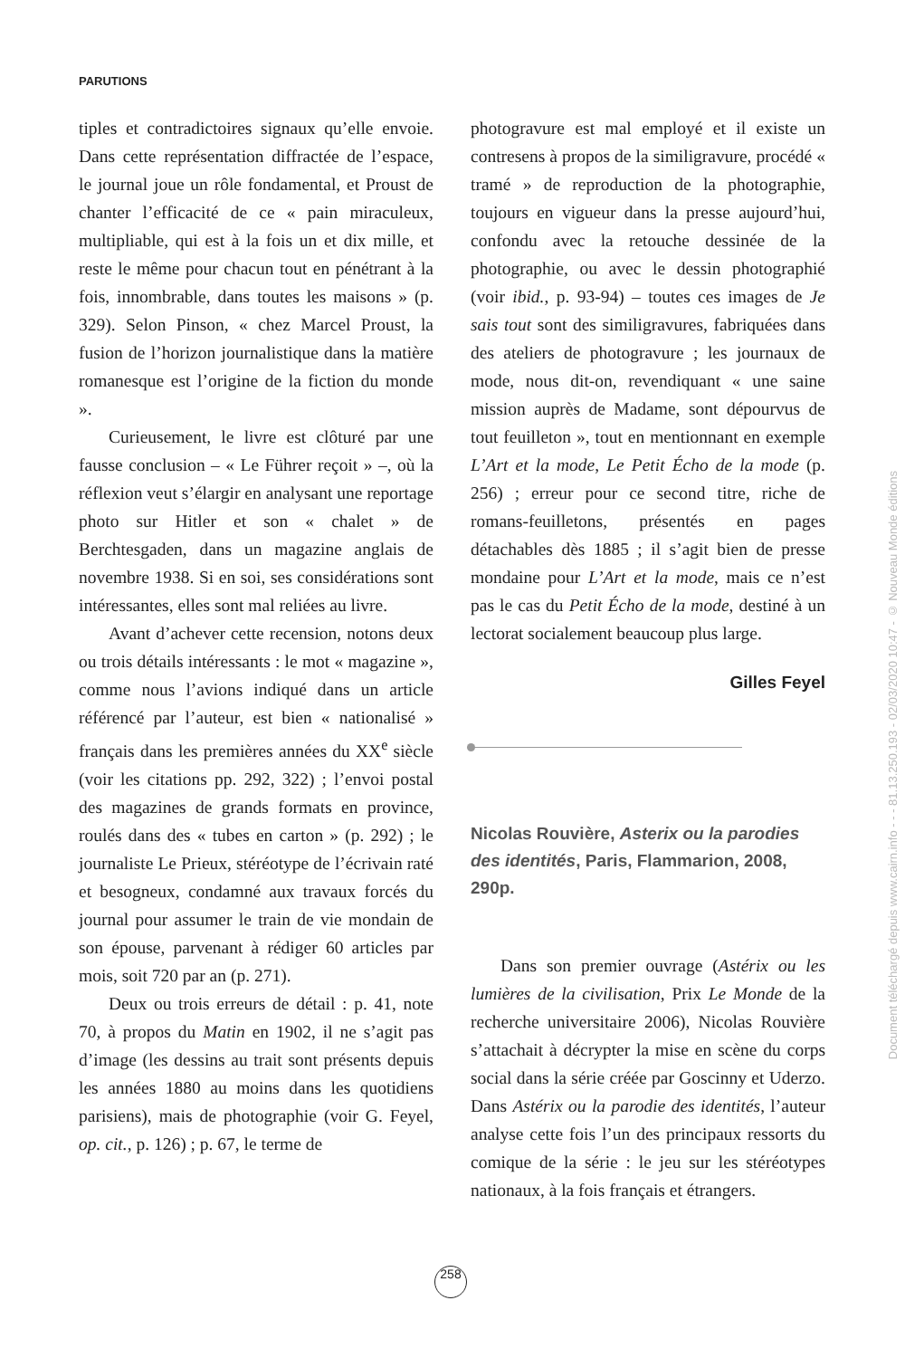PARUTIONS
tiples et contradictoires signaux qu’elle envoie. Dans cette représentation diffractée de l’espace, le journal joue un rôle fondamental, et Proust de chanter l’efficacité de ce « pain miraculeux, multipliable, qui est à la fois un et dix mille, et reste le même pour chacun tout en pénétrant à la fois, innombrable, dans toutes les maisons » (p. 329). Selon Pinson, « chez Marcel Proust, la fusion de l’horizon journalistique dans la matière romanesque est l’origine de la fiction du monde ».
Curieusement, le livre est clôturé par une fausse conclusion – « Le Führer reçoit » –, où la réflexion veut s’élargir en analysant une reportage photo sur Hitler et son « chalet » de Berchtesgaden, dans un magazine anglais de novembre 1938. Si en soi, ses considérations sont intéressantes, elles sont mal reliées au livre.
Avant d’achever cette recension, notons deux ou trois détails intéressants : le mot « magazine », comme nous l’avions indiqué dans un article référencé par l’auteur, est bien « nationalisé » français dans les premières années du XX<sup>e</sup> siècle (voir les citations pp. 292, 322) ; l’envoi postal des magazines de grands formats en province, roulés dans des « tubes en carton » (p. 292) ; le journaliste Le Prieux, stéréotype de l’écrivain raté et besogneux, condamné aux travaux forcés du journal pour assumer le train de vie mondain de son épouse, parvenant à rédiger 60 articles par mois, soit 720 par an (p. 271).
Deux ou trois erreurs de détail : p. 41, note 70, à propos du Matin en 1902, il ne s’agit pas d’image (les dessins au trait sont présents depuis les années 1880 au moins dans les quotidiens parisiens), mais de photographie (voir G. Feyel, op. cit., p. 126) ; p. 67, le terme de
photogravure est mal employé et il existe un contresens à propos de la similigravure, procédé « tramé » de reproduction de la photographie, toujours en vigueur dans la presse aujourd’hui, confondu avec la retouche dessinée de la photographie, ou avec le dessin photographié (voir ibid., p. 93-94) – toutes ces images de Je sais tout sont des similigravures, fabriquées dans des ateliers de photogravure ; les journaux de mode, nous dit-on, revendiquant « une saine mission auprès de Madame, sont dépourvus de tout feuilleton », tout en mentionnant en exemple L’Art et la mode, Le Petit Écho de la mode (p. 256) ; erreur pour ce second titre, riche de romans-feuilletons, présentés en pages détachables dès 1885 ; il s’agit bien de presse mondaine pour L’Art et la mode, mais ce n’est pas le cas du Petit Écho de la mode, destiné à un lectorat socialement beaucoup plus large.
Gilles Feyel
Nicolas Rouvière, Asterix ou la parodies des identités, Paris, Flammarion, 2008, 290p.
Dans son premier ouvrage (Astérix ou les lumières de la civilisation, Prix Le Monde de la recherche universitaire 2006), Nicolas Rouvière s’attachait à décrypter la mise en scène du corps social dans la série créée par Goscinny et Uderzo. Dans Astérix ou la parodie des identités, l’auteur analyse cette fois l’un des principaux ressorts du comique de la série : le jeu sur les stéréotypes nationaux, à la fois français et étrangers.
258
Document téléchargé depuis www.cairn.info - - - 81.13.250.193 - 02/03/2020 10:47 - © Nouveau Monde éditions